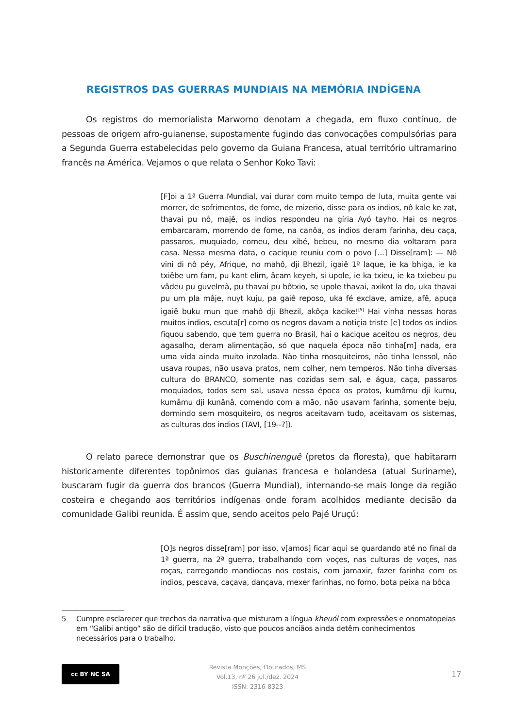REGISTROS DAS GUERRAS MUNDIAIS NA MEMÓRIA INDÍGENA
Os registros do memorialista Marworno denotam a chegada, em fluxo contínuo, de pessoas de origem afro-guianense, supostamente fugindo das convocações compulsórias para a Segunda Guerra estabelecidas pelo governo da Guiana Francesa, atual território ultramarino francês na América. Vejamos o que relata o Senhor Koko Tavi:
[F]oi a 1ª Guerra Mundial, vai durar com muito tempo de luta, muita gente vai morrer, de sofrimentos, de fome, de mizerio, disse para os indios, nô kale ke zat, thavai pu nô, majê, os indios respondeu na gíria Ayó tayho. Hai os negros embarcaram, morrendo de fome, na canôa, os indios deram farinha, deu caça, passaros, muquiado, comeu, deu xibé, bebeu, no mesmo dia voltaram para casa. Nessa mesma data, o cacique reuniu com o povo [...] Disse[ram]: — Nô vini di nô péy, Afrique, no mahô, dji Bhezil, igaiê 1º laque, ie ka bhiga, ie ka txiêbe um fam, pu kant elirn, âcam keyeh, si upole, ie ka txieu, ie ka txiebeu pu vâdeu pu guvelmã, pu thavai pu bôtxio, se upole thavai, axikot la do, uka thavai pu um pla mâje, nuyt kuju, pa gaiê reposo, uka fé exclave, amize, afê, apuça igaiê buku mun que mahô dji Bhezil, akôça kacike!<sup>[5]</sup> Hai vinha nessas horas muitos indios, escuta[r] como os negros davam a notiçia triste [e] todos os indios fiquou sabendo, que tem guerra no Brasil, hai o kacique aceitou os negros, deu agasalho, deram alimentação, só que naquela época não tinha[m] nada, era uma vida ainda muito inzolada. Não tinha mosquiteiros, não tinha lenssol, não usava roupas, não usava pratos, nem colher, nem temperos. Não tinha diversas cultura do BRANCO, somente nas cozidas sem sal, e água, caça, passaros moquiados, todos sem sal, usava nessa época os pratos, kumâmu dji kumu, kumâmu dji kunânâ, comendo com a mão, não usavam farinha, somente beju, dormindo sem mosquiteiro, os negros aceitavam tudo, aceitavam os sistemas, as culturas dos indios (TAVI, [19--?]).
O relato parece demonstrar que os Buschinenguê (pretos da floresta), que habitaram historicamente diferentes topônimos das guianas francesa e holandesa (atual Suriname), buscaram fugir da guerra dos brancos (Guerra Mundial), internando-se mais longe da região costeira e chegando aos territórios indígenas onde foram acolhidos mediante decisão da comunidade Galibi reunida. É assim que, sendo aceitos pelo Pajé Uruçú:
[O]s negros disse[ram] por isso, v[amos] ficar aqui se guardando até no final da 1ª guerra, na 2ª guerra, trabalhando com voçes, nas culturas de voçes, nas roças, carregando mandiocas nos costais, com jamaxir, fazer farinha com os indios, pescava, caçava, dançava, mexer farinhas, no forno, bota peixa na bôca
5 Cumpre esclarecer que trechos da narrativa que misturam a língua kheuól com expressões e onomatopeias em “Galibi antigo” são de difícil tradução, visto que poucos anciãos ainda detêm conhecimentos necessários para o trabalho.
cc BY NC SA
Revista Monções, Dourados, MS
Vol.13, nº 26 jul./dez. 2024
ISSN: 2316-8323
17